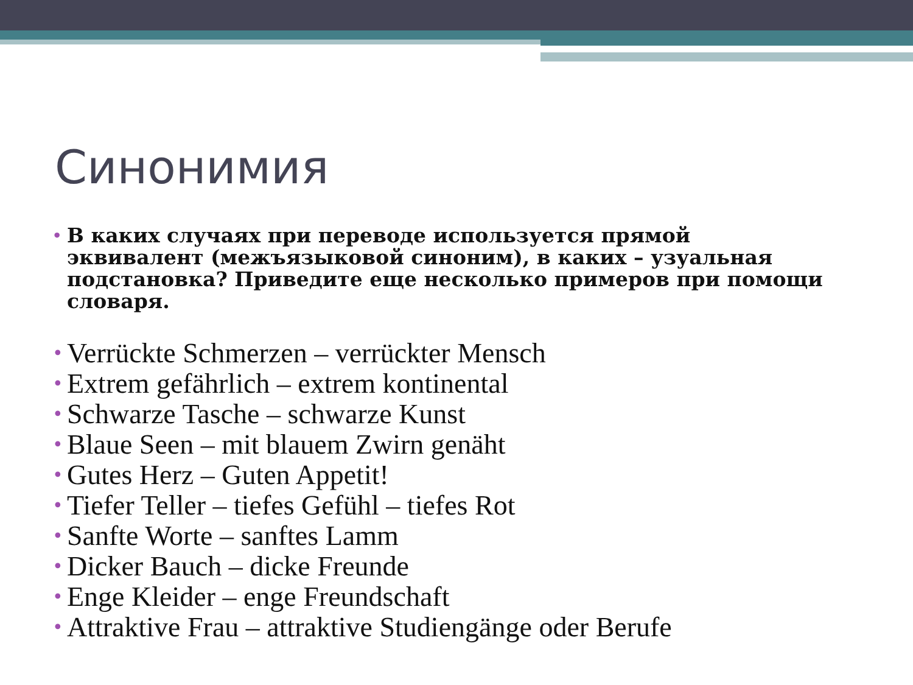Синонимия
• В каких случаях при переводе используется прямой эквивалент (межъязыковой синоним), в каких – узуальная подстановка? Приведите еще несколько примеров при помощи словаря.
• Verrückte Schmerzen – verrückter Mensch
• Extrem gefährlich – extrem kontinental
• Schwarze Tasche – schwarze Kunst
• Blaue Seen – mit blauem Zwirn genäht
• Gutes Herz – Guten Appetit!
• Tiefer Teller – tiefes Gefühl – tiefes Rot
• Sanfte Worte – sanftes Lamm
• Dicker Bauch – dicke Freunde
• Enge Kleider – enge Freundschaft
• Attraktive Frau – attraktive Studiengänge oder Berufe